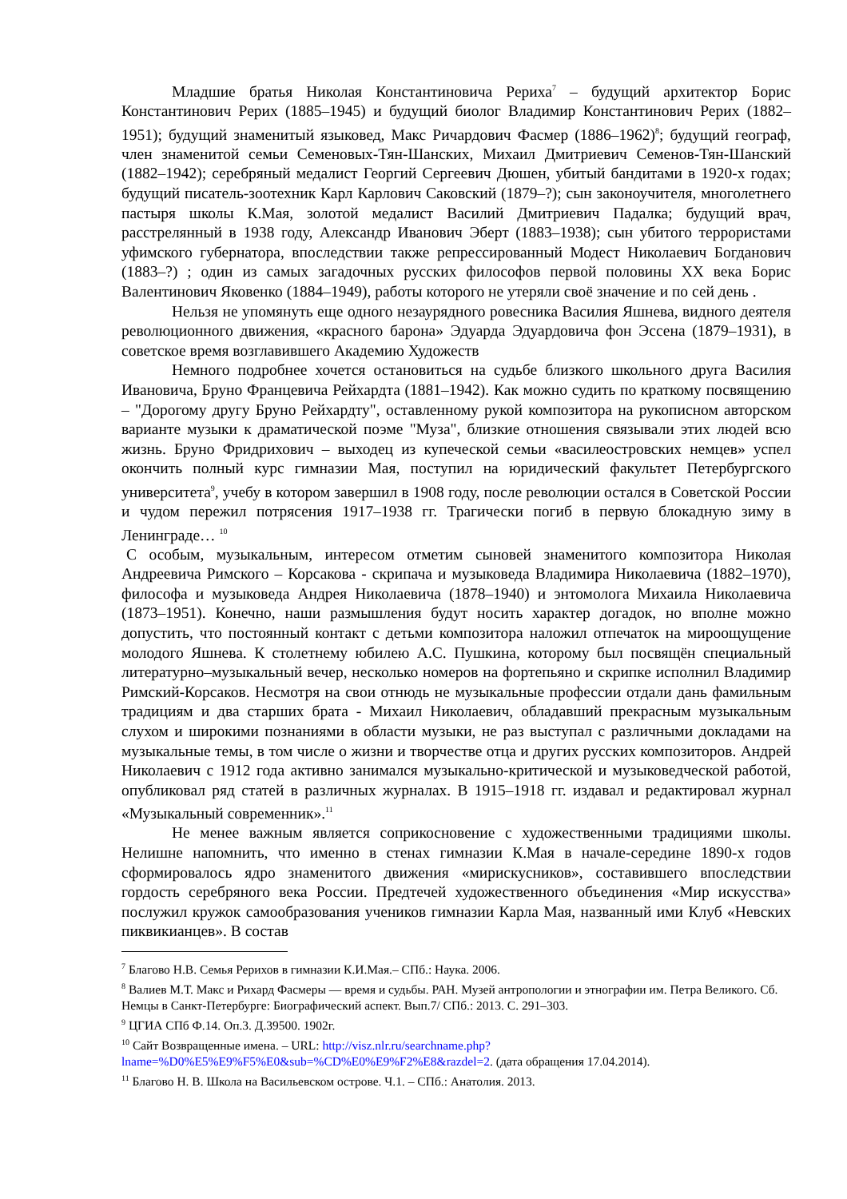Младшие братья Николая Константиновича Рериха<sup>7</sup> – будущий архитектор Борис Константинович Рерих (1885–1945) и будущий биолог Владимир Константинович Рерих (1882–1951); будущий знаменитый языковед, Макс Ричардович Фасмер (1886–1962)<sup>8</sup>; будущий географ, член знаменитой семьи Семеновых-Тян-Шанских, Михаил Дмитриевич Семенов-Тян-Шанский (1882–1942); серебряный медалист Георгий Сергеевич Дюшен, убитый бандитами в 1920-х годах; будущий писатель-зоотехник Карл Карлович Саковский (1879–?); сын законоучителя, многолетнего пастыря школы К.Мая, золотой медалист Василий Дмитриевич Падалка; будущий врач, расстрелянный в 1938 году, Александр Иванович Эберт (1883–1938); сын убитого террористами уфимского губернатора, впоследствии также репрессированный Модест Николаевич Богданович (1883–?) ; один из самых загадочных русских философов первой половины XX века Борис Валентинович Яковенко (1884–1949), работы которого не утеряли своё значение и по сей день .
Нельзя не упомянуть еще одного незаурядного ровесника Василия Яшнева, видного деятеля революционного движения, «красного барона» Эдуарда Эдуардовича фон Эссена (1879–1931), в советское время возглавившего Академию Художеств
Немного подробнее хочется остановиться на судьбе близкого школьного друга Василия Ивановича, Бруно Францевича Рейхардта (1881–1942). Как можно судить по краткому посвящению – "Дорогому другу Бруно Рейхардту", оставленному рукой композитора на рукописном авторском варианте музыки к драматической поэме "Муза", близкие отношения связывали этих людей всю жизнь. Бруно Фридрихович – выходец из купеческой семьи «василеостровских немцев» успел окончить полный курс гимназии Мая, поступил на юридический факультет Петербургского университета<sup>9</sup>, учебу в котором завершил в 1908 году, после революции остался в Советской России и чудом пережил потрясения 1917–1938 гг. Трагически погиб в первую блокадную зиму в Ленинграде… <sup>10</sup>
С особым, музыкальным, интересом отметим сыновей знаменитого композитора Николая Андреевича Римского – Корсакова - скрипача и музыковеда Владимира Николаевича (1882–1970), философа и музыковеда Андрея Николаевича (1878–1940) и энтомолога Михаила Николаевича (1873–1951). Конечно, наши размышления будут носить характер догадок, но вполне можно допустить, что постоянный контакт с детьми композитора наложил отпечаток на мироощущение молодого Яшнева. К столетнему юбилею А.С. Пушкина, которому был посвящён специальный литературно–музыкальный вечер, несколько номеров на фортепьяно и скрипке исполнил Владимир Римский-Корсаков. Несмотря на свои отнюдь не музыкальные профессии отдали дань фамильным традициям и два старших брата - Михаил Николаевич, обладавший прекрасным музыкальным слухом и широкими познаниями в области музыки, не раз выступал с различными докладами на музыкальные темы, в том числе о жизни и творчестве отца и других русских композиторов. Андрей Николаевич с 1912 года активно занимался музыкально-критической и музыковедческой работой, опубликовал ряд статей в различных журналах. В 1915–1918 гг. издавал и редактировал журнал «Музыкальный современник».<sup>11</sup>
Не менее важным является соприкосновение с художественными традициями школы. Нелишне напомнить, что именно в стенах гимназии К.Мая в начале-середине 1890-х годов сформировалось ядро знаменитого движения «мирискусников», составившего впоследствии гордость серебряного века России. Предтечей художественного объединения «Мир искусства» послужил кружок самообразования учеников гимназии Карла Мая, названный ими Клуб «Невских пиквикианцев». В состав
<sup>7</sup> Благово Н.В. Семья Рерихов в гимназии К.И.Мая.– СПб.: Наука. 2006.
<sup>8</sup> Валиев М.Т. Макс и Рихард Фасмеры — время и судьбы. РАН. Музей антропологии и этнографии им. Петра Великого. Сб. Немцы в Санкт-Петербурге: Биографический аспект. Вып.7/ СПб.: 2013. С. 291–303.
<sup>9</sup> ЦГИА СПб Ф.14. Оп.3. Д.39500. 1902г.
<sup>10</sup> Сайт Возвращенные имена. – URL: http://visz.nlr.ru/searchname.php?lname=%D0%E5%E9%F5%E0&sub=%CD%E0%E9%F2%E8&razdel=2. (дата обращения 17.04.2014).
<sup>11</sup> Благово Н. В. Школа на Васильевском острове. Ч.1. – СПб.: Анатолия. 2013.